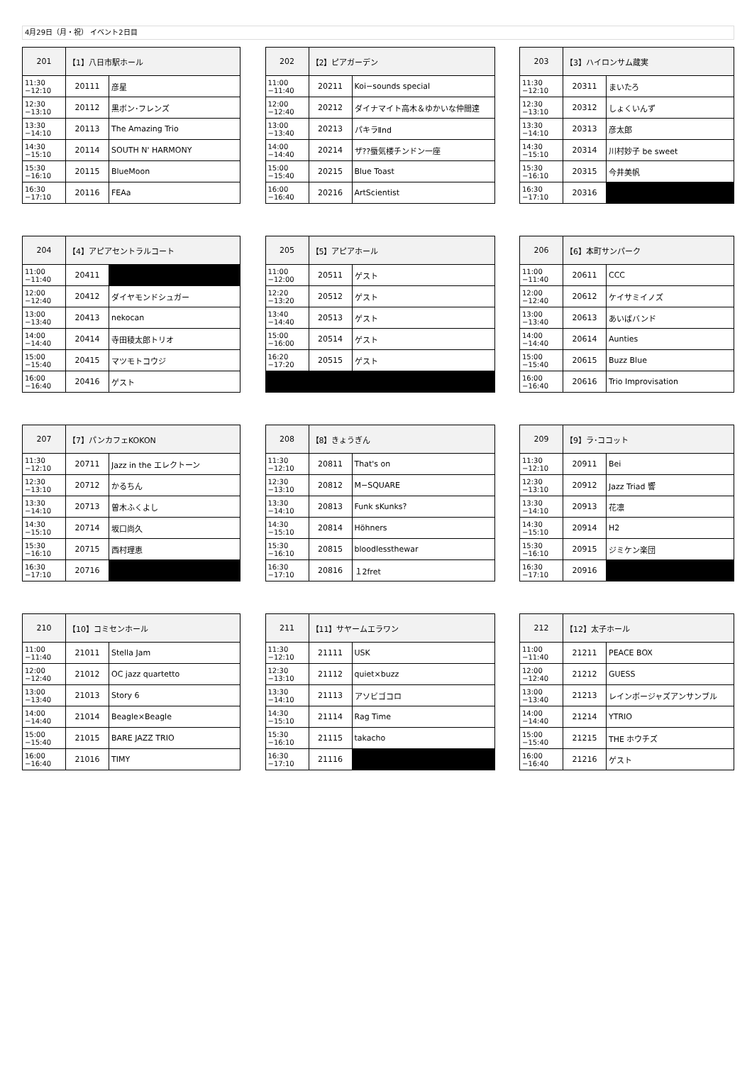4月29日（月・祝） イベント2日目
| 201 | 【1】八日市駅ホール | |
| --- | --- | --- |
| 11:30 −12:10 | 20111 | 彦星 |
| 12:30 −13:10 | 20112 | 黒ボン･フレンズ |
| 13:30 −14:10 | 20113 | The Amazing Trio |
| 14:30 −15:10 | 20114 | SOUTH N' HARMONY |
| 15:30 −16:10 | 20115 | BlueMoon |
| 16:30 −17:10 | 20116 | FEAa |
| 202 | 【2】ピアガーデン | |
| --- | --- | --- |
| 11:00 −11:40 | 20211 | Koi−sounds special |
| 12:00 −12:40 | 20212 | ダイナマイト高木＆ゆかいな仲間達 |
| 13:00 −13:40 | 20213 | パキラⅡnd |
| 14:00 −14:40 | 20214 | ザ??蜃気楼チンドン一座 |
| 15:00 −15:40 | 20215 | Blue Toast |
| 16:00 −16:40 | 20216 | ArtScientist |
| 203 | 【3】ハイロンサム蔵実 | |
| --- | --- | --- |
| 11:30 −12:10 | 20311 | まいたろ |
| 12:30 −13:10 | 20312 | しょくいんず |
| 13:30 −14:10 | 20313 | 彦太郎 |
| 14:30 −15:10 | 20314 | 川村妙子 be sweet |
| 15:30 −16:10 | 20315 | 今井美帆 |
| 16:30 −17:10 | 20316 | |
| 204 | 【4】アピアセントラルコート | |
| --- | --- | --- |
| 11:00 −11:40 | 20411 | |
| 12:00 −12:40 | 20412 | ダイヤモンドシュガー |
| 13:00 −13:40 | 20413 | nekocan |
| 14:00 −14:40 | 20414 | 寺田稜太郎トリオ |
| 15:00 −15:40 | 20415 | マツモトコウジ |
| 16:00 −16:40 | 20416 | ゲスト |
| 205 | 【5】アピアホール | |
| --- | --- | --- |
| 11:00 −12:00 | 20511 | ゲスト |
| 12:20 −13:20 | 20512 | ゲスト |
| 13:40 −14:40 | 20513 | ゲスト |
| 15:00 −16:00 | 20514 | ゲスト |
| 16:20 −17:20 | 20515 | ゲスト |
| 206 | 【6】本町サンパーク | |
| --- | --- | --- |
| 11:00 −11:40 | 20611 | CCC |
| 12:00 −12:40 | 20612 | ケイサミイノズ |
| 13:00 −13:40 | 20613 | あいばバンド |
| 14:00 −14:40 | 20614 | Aunties |
| 15:00 −15:40 | 20615 | Buzz Blue |
| 16:00 −16:40 | 20616 | Trio Improvisation |
| 207 | 【7】パンカフェKOKON | |
| --- | --- | --- |
| 11:30 −12:10 | 20711 | Jazz in the エレクトーン |
| 12:30 −13:10 | 20712 | かるちん |
| 13:30 −14:10 | 20713 | 曽木ふくよし |
| 14:30 −15:10 | 20714 | 坂口尚久 |
| 15:30 −16:10 | 20715 | 西村理恵 |
| 16:30 −17:10 | 20716 | |
| 208 | 【8】きょうぎん | |
| --- | --- | --- |
| 11:30 −12:10 | 20811 | That's on |
| 12:30 −13:10 | 20812 | M−SQUARE |
| 13:30 −14:10 | 20813 | Funk sKunks? |
| 14:30 −15:10 | 20814 | Höhners |
| 15:30 −16:10 | 20815 | bloodlessthewar |
| 16:30 −17:10 | 20816 | １2fret |
| 209 | 【9】ラ･ココット | |
| --- | --- | --- |
| 11:30 −12:10 | 20911 | Bei |
| 12:30 −13:10 | 20912 | Jazz Triad 響 |
| 13:30 −14:10 | 20913 | 花凛 |
| 14:30 −15:10 | 20914 | H2 |
| 15:30 −16:10 | 20915 | ジミケン楽団 |
| 16:30 −17:10 | 20916 | |
| 210 | 【10】コミセンホール | |
| --- | --- | --- |
| 11:00 −11:40 | 21011 | Stella Jam |
| 12:00 −12:40 | 21012 | OC jazz quartetto |
| 13:00 −13:40 | 21013 | Story 6 |
| 14:00 −14:40 | 21014 | Beagle×Beagle |
| 15:00 −15:40 | 21015 | BARE JAZZ TRIO |
| 16:00 −16:40 | 21016 | TIMY |
| 211 | 【11】サヤームエラワン | |
| --- | --- | --- |
| 11:30 −12:10 | 21111 | USK |
| 12:30 −13:10 | 21112 | quiet×buzz |
| 13:30 −14:10 | 21113 | アソビゴコロ |
| 14:30 −15:10 | 21114 | Rag Time |
| 15:30 −16:10 | 21115 | takacho |
| 16:30 −17:10 | 21116 | |
| 212 | 【12】太子ホール | |
| --- | --- | --- |
| 11:00 −11:40 | 21211 | PEACE BOX |
| 12:00 −12:40 | 21212 | GUESS |
| 13:00 −13:40 | 21213 | レインボージャズアンサンブル |
| 14:00 −14:40 | 21214 | YTRIO |
| 15:00 −15:40 | 21215 | THE ホウチズ |
| 16:00 −16:40 | 21216 | ゲスト |